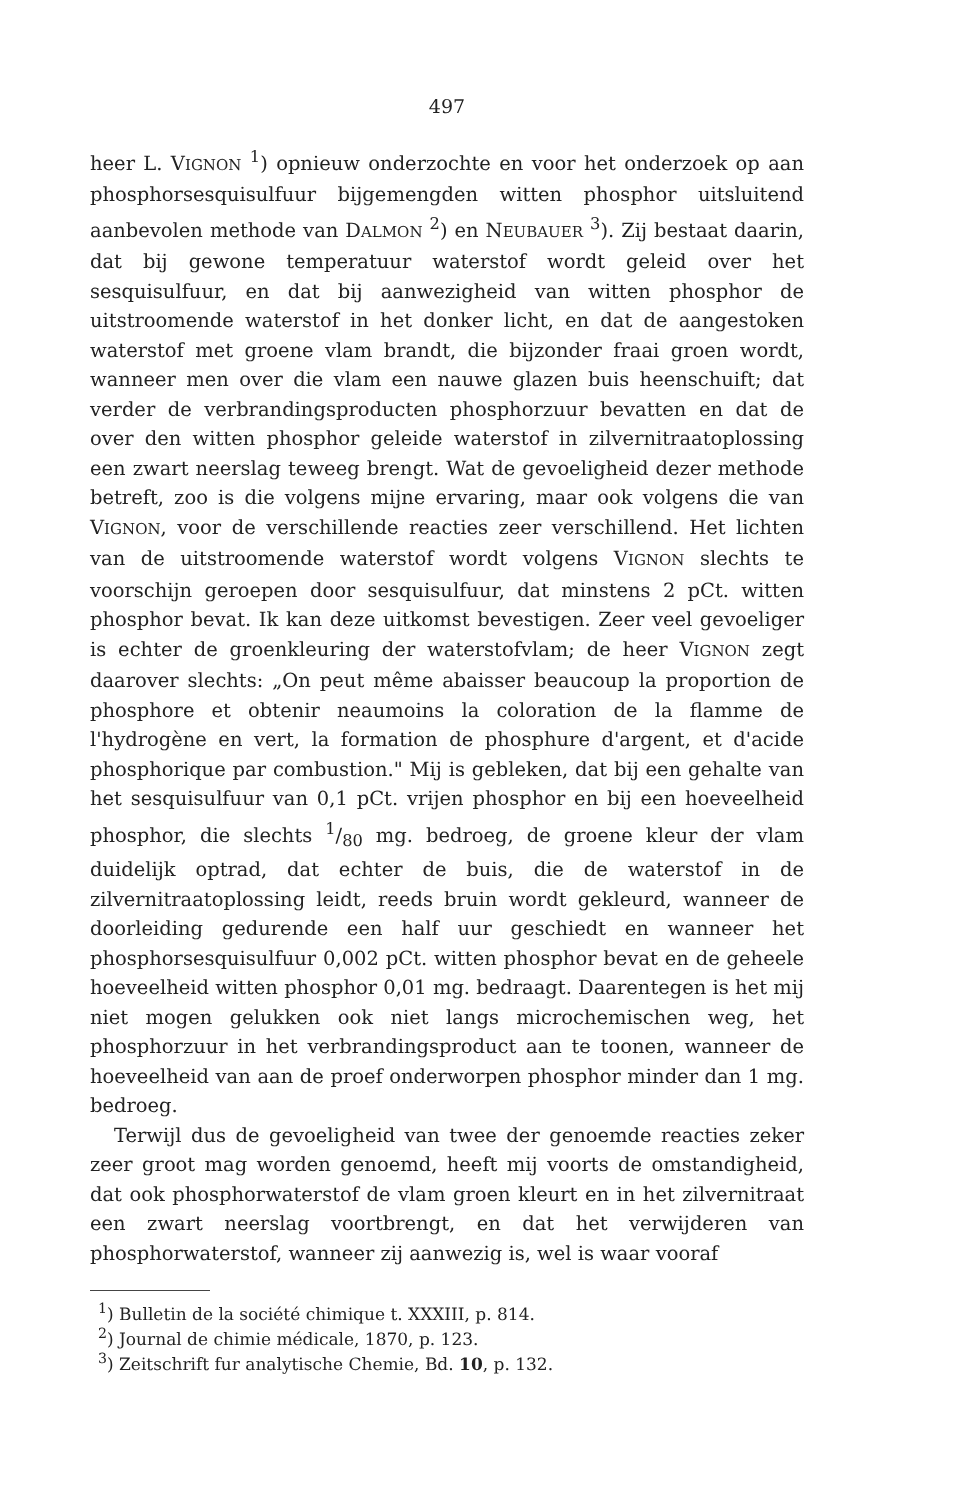497
heer L. VIGNON <sup>1</sup>) opnieuw onderzochte en voor het onderzoek op aan phosphorsesquisulfuur bijgemengden witten phosphor uitsluitend aanbevolen methode van DALMON <sup>2</sup>) en NEUBAUER <sup>3</sup>). Zij bestaat daarin, dat bij gewone temperatuur waterstof wordt geleid over het sesquisulfuur, en dat bij aanwezigheid van witten phosphor de uitstroomende waterstof in het donker licht, en dat de aangestoken waterstof met groene vlam brandt, die bijzonder fraai groen wordt, wanneer men over die vlam een nauwe glazen buis heenschuift; dat verder de verbrandingsproducten phosphorzuur bevatten en dat de over den witten phosphor geleide waterstof in zilvernitraatoplossing een zwart neerslag teweeg brengt. Wat de gevoeligheid dezer methode betreft, zoo is die volgens mijne ervaring, maar ook volgens die van VIGNON, voor de verschillende reacties zeer verschillend. Het lichten van de uitstroomende waterstof wordt volgens VIGNON slechts te voorschijn geroepen door sesquisulfuur, dat minstens 2 pCt. witten phosphor bevat. Ik kan deze uitkomst bevestigen. Zeer veel gevoeliger is echter de groenkleuring der waterstofvlam; de heer VIGNON zegt daarover slechts: „On peut même abaisser beaucoup la proportion de phosphore et obtenir neaumoins la coloration de la flamme de l'hydrogène en vert, la formation de phosphure d'argent, et d'acide phosphorique par combustion." Mij is gebleken, dat bij een gehalte van het sesquisulfuur van 0,1 pCt. vrijen phosphor en bij een hoeveelheid phosphor, die slechts 1/80 mg. bedroeg, de groene kleur der vlam duidelijk optrad, dat echter de buis, die de waterstof in de zilvernitraatoplossing leidt, reeds bruin wordt gekleurd, wanneer de doorleiding gedurende een half uur geschiedt en wanneer het phosphorsesquisulfuur 0,002 pCt. witten phosphor bevat en de geheele hoeveelheid witten phosphor 0,01 mg. bedraagt. Daarentegen is het mij niet mogen gelukken ook niet langs microchemischen weg, het phosphorzuur in het verbrandingsproduct aan te toonen, wanneer de hoeveelheid van aan de proef onderworpen phosphor minder dan 1 mg. bedroeg.
Terwijl dus de gevoeligheid van twee der genoemde reacties zeker zeer groot mag worden genoemd, heeft mij voorts de omstandigheid, dat ook phosphorwaterstof de vlam groen kleurt en in het zilvernitraat een zwart neerslag voortbrengt, en dat het verwijderen van phosphorwaterstof, wanneer zij aanwezig is, wel is waar vooraf
<sup>1</sup>) Bulletin de la société chimique t. XXXIII, p. 814.
<sup>2</sup>) Journal de chimie médicale, 1870, p. 123.
<sup>3</sup>) Zeitschrift fur analytische Chemie, Bd. 10, p. 132.